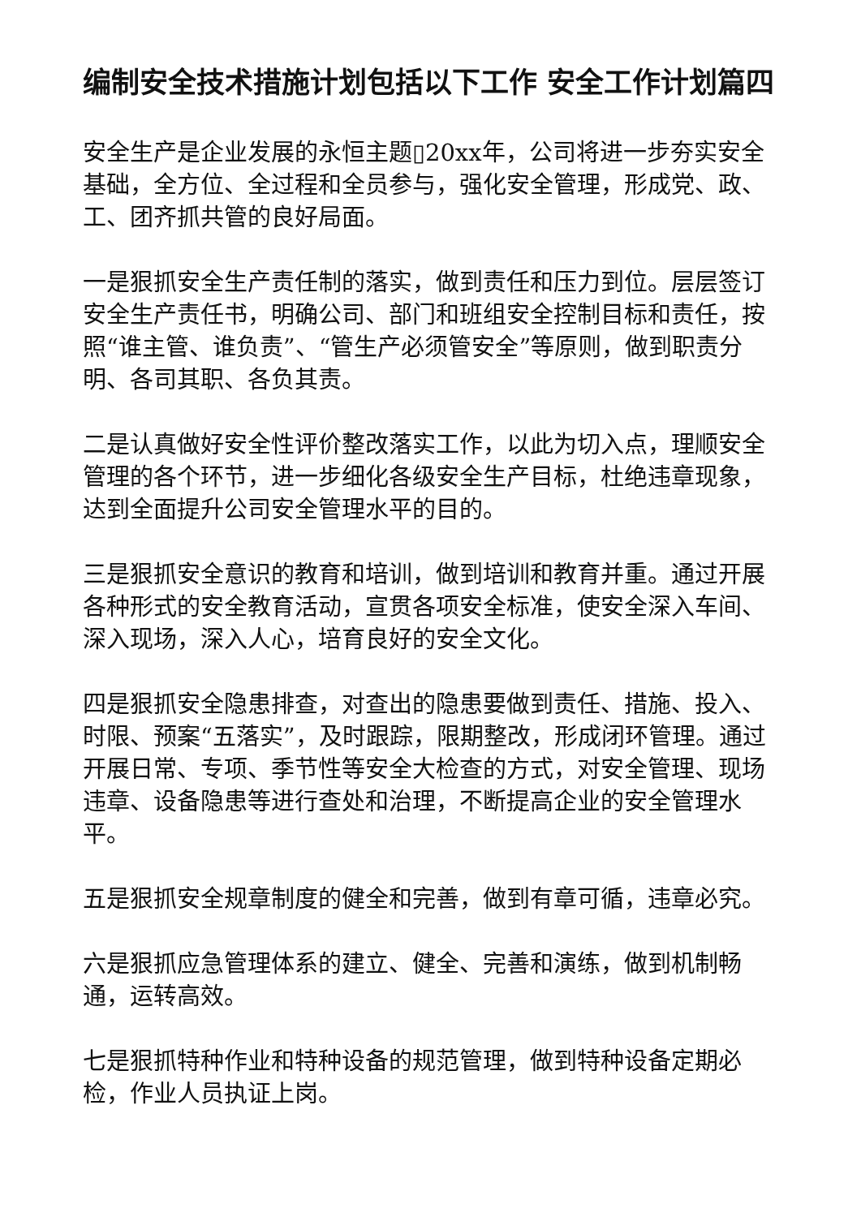编制安全技术措施计划包括以下工作 安全工作计划篇四
安全生产是企业发展的永恒主题▯20xx年，公司将进一步夯实安全基础，全方位、全过程和全员参与，强化安全管理，形成党、政、工、团齐抓共管的良好局面。
一是狠抓安全生产责任制的落实，做到责任和压力到位。层层签订安全生产责任书，明确公司、部门和班组安全控制目标和责任，按照“谁主管、谁负责”、“管生产必须管安全”等原则，做到职责分明、各司其职、各负其责。
二是认真做好安全性评价整改落实工作，以此为切入点，理顺安全管理的各个环节，进一步细化各级安全生产目标，杜绝违章现象，达到全面提升公司安全管理水平的目的。
三是狠抓安全意识的教育和培训，做到培训和教育并重。通过开展各种形式的安全教育活动，宣贯各项安全标准，使安全深入车间、深入现场，深入人心，培育良好的安全文化。
四是狠抓安全隐患排查，对查出的隐患要做到责任、措施、投入、时限、预案“五落实”，及时跟踪，限期整改，形成闭环管理。通过开展日常、专项、季节性等安全大检查的方式，对安全管理、现场违章、设备隐患等进行查处和治理，不断提高企业的安全管理水平。
五是狠抓安全规章制度的健全和完善，做到有章可循，违章必究。
六是狠抓应急管理体系的建立、健全、完善和演练，做到机制畅通，运转高效。
七是狠抓特种作业和特种设备的规范管理，做到特种设备定期必检，作业人员执证上岗。